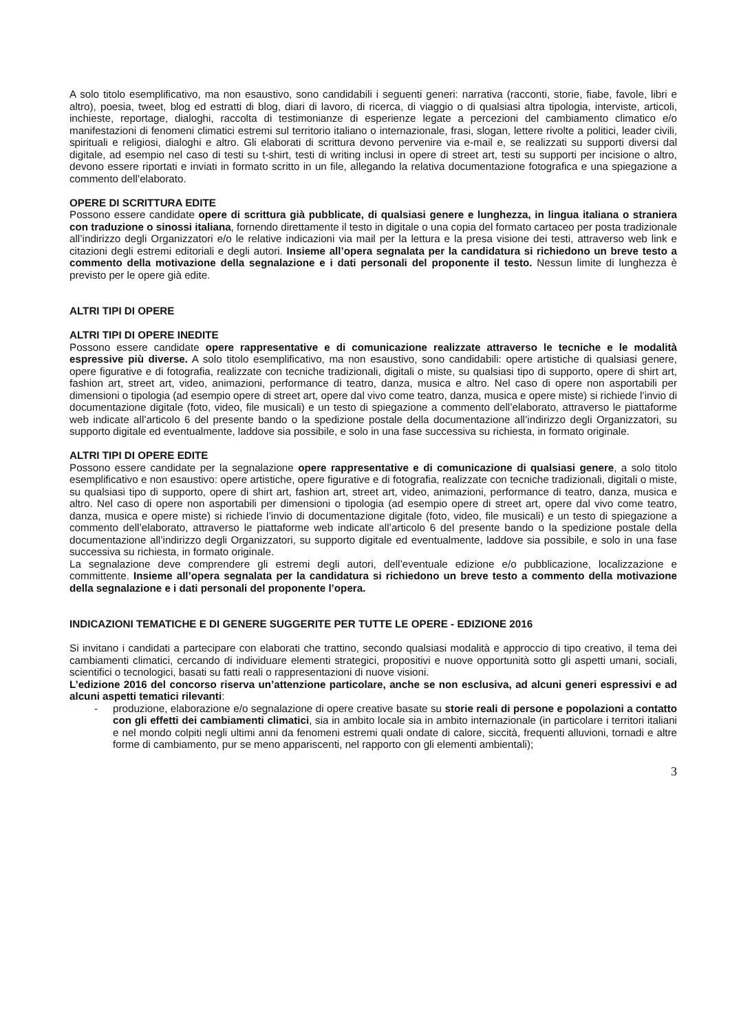A solo titolo esemplificativo, ma non esaustivo, sono candidabili i seguenti generi: narrativa (racconti, storie, fiabe, favole, libri e altro), poesia, tweet, blog ed estratti di blog, diari di lavoro, di ricerca, di viaggio o di qualsiasi altra tipologia, interviste, articoli, inchieste, reportage, dialoghi, raccolta di testimonianze di esperienze legate a percezioni del cambiamento climatico e/o manifestazioni di fenomeni climatici estremi sul territorio italiano o internazionale, frasi, slogan, lettere rivolte a politici, leader civili, spirituali e religiosi, dialoghi e altro. Gli elaborati di scrittura devono pervenire via e-mail e, se realizzati su supporti diversi dal digitale, ad esempio nel caso di testi su t-shirt, testi di writing inclusi in opere di street art, testi su supporti per incisione o altro, devono essere riportati e inviati in formato scritto in un file, allegando la relativa documentazione fotografica e una spiegazione a commento dell’elaborato.
OPERE DI SCRITTURA EDITE
Possono essere candidate opere di scrittura già pubblicate, di qualsiasi genere e lunghezza, in lingua italiana o straniera con traduzione o sinossi italiana, fornendo direttamente il testo in digitale o una copia del formato cartaceo per posta tradizionale all’indirizzo degli Organizzatori e/o le relative indicazioni via mail per la lettura e la presa visione dei testi, attraverso web link e citazioni degli estremi editoriali e degli autori. Insieme all’opera segnalata per la candidatura si richiedono un breve testo a commento della motivazione della segnalazione e i dati personali del proponente il testo. Nessun limite di lunghezza è previsto per le opere già edite.
ALTRI TIPI DI OPERE
ALTRI TIPI DI OPERE INEDITE
Possono essere candidate opere rappresentative e di comunicazione realizzate attraverso le tecniche e le modalità espressive più diverse. A solo titolo esemplificativo, ma non esaustivo, sono candidabili: opere artistiche di qualsiasi genere, opere figurative e di fotografia, realizzate con tecniche tradizionali, digitali o miste, su qualsiasi tipo di supporto, opere di shirt art, fashion art, street art, video, animazioni, performance di teatro, danza, musica e altro. Nel caso di opere non asportabili per dimensioni o tipologia (ad esempio opere di street art, opere dal vivo come teatro, danza, musica e opere miste) si richiede l’invio di documentazione digitale (foto, video, file musicali) e un testo di spiegazione a commento dell’elaborato, attraverso le piattaforme web indicate all’articolo 6 del presente bando o la spedizione postale della documentazione all’indirizzo degli Organizzatori, su supporto digitale ed eventualmente, laddove sia possibile, e solo in una fase successiva su richiesta, in formato originale.
ALTRI TIPI DI OPERE EDITE
Possono essere candidate per la segnalazione opere rappresentative e di comunicazione di qualsiasi genere, a solo titolo esemplificativo e non esaustivo: opere artistiche, opere figurative e di fotografia, realizzate con tecniche tradizionali, digitali o miste, su qualsiasi tipo di supporto, opere di shirt art, fashion art, street art, video, animazioni, performance di teatro, danza, musica e altro. Nel caso di opere non asportabili per dimensioni o tipologia (ad esempio opere di street art, opere dal vivo come teatro, danza, musica e opere miste) si richiede l’invio di documentazione digitale (foto, video, file musicali) e un testo di spiegazione a commento dell’elaborato, attraverso le piattaforme web indicate all’articolo 6 del presente bando o la spedizione postale della documentazione all’indirizzo degli Organizzatori, su supporto digitale ed eventualmente, laddove sia possibile, e solo in una fase successiva su richiesta, in formato originale.
La segnalazione deve comprendere gli estremi degli autori, dell’eventuale edizione e/o pubblicazione, localizzazione e committente. Insieme all’opera segnalata per la candidatura si richiedono un breve testo a commento della motivazione della segnalazione e i dati personali del proponente l’opera.
INDICAZIONI TEMATICHE E DI GENERE SUGGERITE PER TUTTE LE OPERE - EDIZIONE 2016
Si invitano i candidati a partecipare con elaborati che trattino, secondo qualsiasi modalità e approccio di tipo creativo, il tema dei cambiamenti climatici, cercando di individuare elementi strategici, propositivi e nuove opportunità sotto gli aspetti umani, sociali, scientifici o tecnologici, basati su fatti reali o rappresentazioni di nuove visioni.
L’edizione 2016 del concorso riserva un’attenzione particolare, anche se non esclusiva, ad alcuni generi espressivi e ad alcuni aspetti tematici rilevanti:
- produzione, elaborazione e/o segnalazione di opere creative basate su storie reali di persone e popolazioni a contatto con gli effetti dei cambiamenti climatici, sia in ambito locale sia in ambito internazionale (in particolare i territori italiani e nel mondo colpiti negli ultimi anni da fenomeni estremi quali ondate di calore, siccità, frequenti alluvioni, tornadi e altre forme di cambiamento, pur se meno appariscenti, nel rapporto con gli elementi ambientali);
3